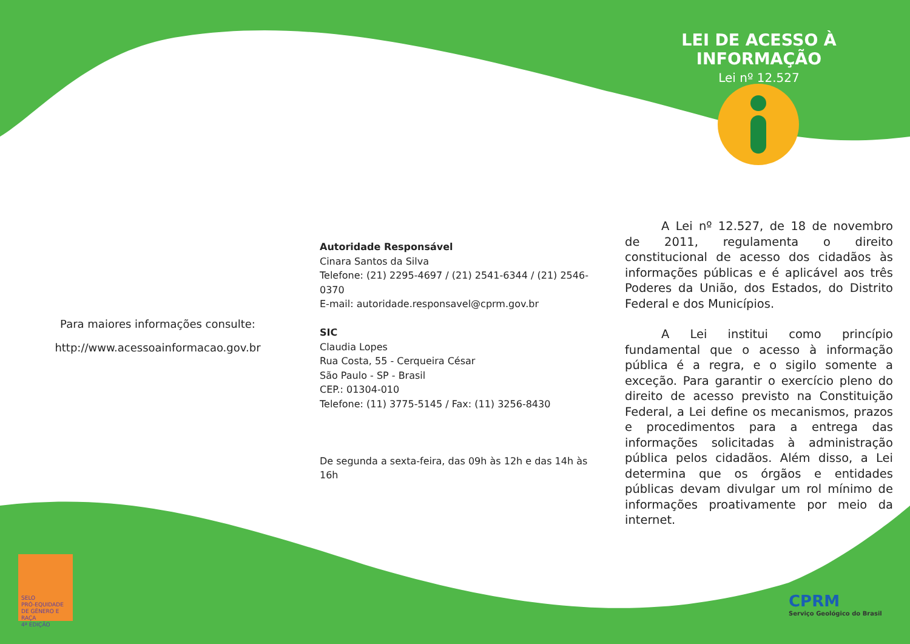Para maiores informações consulte:
http://www.acessoainformacao.gov.br
Autoridade Responsável
Cinara Santos da Silva
Telefone: (21) 2295-4697 / (21) 2541-6344 / (21) 2546-0370
E-mail: autoridade.responsavel@cprm.gov.br
SIC
Claudia Lopes
Rua Costa, 55 - Cerqueira César
São Paulo - SP - Brasil
CEP.: 01304-010
Telefone: (11) 3775-5145 / Fax: (11) 3256-8430
De segunda a sexta-feira, das 09h às 12h e das 14h às 16h
LEI DE ACESSO À INFORMAÇÃO
Lei nº 12.527
A Lei nº 12.527, de 18 de novembro de 2011, regulamenta o direito constitucional de acesso dos cidadãos às informações públicas e é aplicável aos três Poderes da União, dos Estados, do Distrito Federal e dos Municípios.
A Lei institui como princípio fundamental que o acesso à informação pública é a regra, e o sigilo somente a exceção. Para garantir o exercício pleno do direito de acesso previsto na Constituição Federal, a Lei define os mecanismos, prazos e procedimentos para a entrega das informações solicitadas à administração pública pelos cidadãos. Além disso, a Lei determina que os órgãos e entidades públicas devam divulgar um rol mínimo de informações proativamente por meio da internet.
SELO
PRÓ-EQUIDADE
DE GÊNERO E RAÇA
4ª EDIÇÃO
CPRM
Serviço Geológico do Brasil